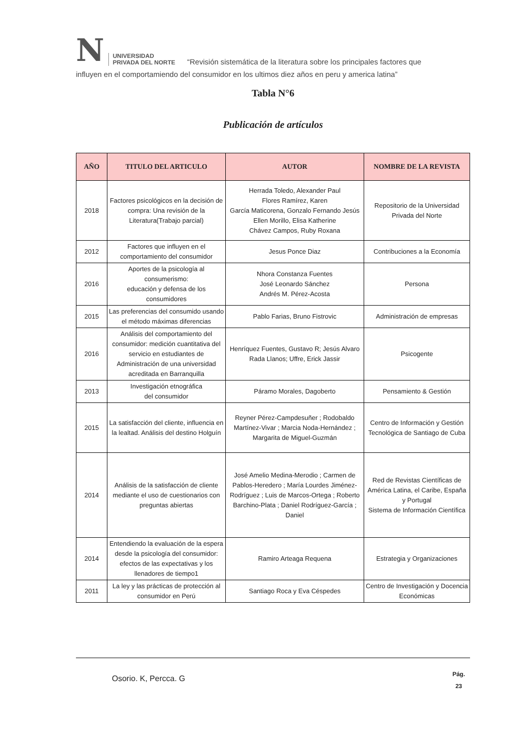N
UNIVERSIDAD
PRIVADA DEL NORTE
“Revisión sistemática de la literatura sobre los principales factores que
influyen en el comportamiendo del consumidor en los ultimos diez años en peru y america latina”
Tabla N°6
Publicación de artículos
| AÑO | TITULO DEL ARTICULO | AUTOR | NOMBRE DE LA REVISTA |
| --- | --- | --- | --- |
| 2018 | Factores psicológicos en la decisión de compra: Una revisión de la Literatura(Trabajo parcial) | Herrada Toledo, Alexander Paul Flores Ramírez, Karen García Maticorena, Gonzalo Fernando Jesús Ellen Morillo, Elisa Katherine Chávez Campos, Ruby Roxana | Repositorio de la Universidad Privada del Norte |
| 2012 | Factores que influyen en el comportamiento del consumidor | Jesus Ponce Diaz | Contribuciones a la Economía |
| 2016 | Aportes de la psicología al consumerismo: educación y defensa de los consumidores | Nhora Constanza Fuentes José Leonardo Sánchez Andrés M. Pérez-Acosta | Persona |
| 2015 | Las preferencias del consumido usando el método máximas diferencias | Pablo Farias, Bruno Fistrovic | Administración de empresas |
| 2016 | Análisis del comportamiento del consumidor: medición cuantitativa del servicio en estudiantes de Administración de una universidad acreditada en Barranquilla | Henríquez Fuentes, Gustavo R; Jesús Alvaro Rada Llanos; Uffre, Erick Jassir | Psicogente |
| 2013 | Investigación etnográfica del consumidor | Páramo Morales, Dagoberto | Pensamiento & Gestión |
| 2015 | La satisfacción del cliente, influencia en la lealtad. Análisis del destino Holguín | Reyner Pérez-Campdesuñer ; Rodobaldo Martínez-Vivar ; Marcia Noda-Hernández ; Margarita de Miguel-Guzmán | Centro de Información y Gestión Tecnológica de Santiago de Cuba |
| 2014 | Análisis de la satisfacción de cliente mediante el uso de cuestionarios con preguntas abiertas | José Amelio Medina-Merodio ; Carmen de Pablos-Heredero ; María Lourdes Jiménez-Rodríguez ; Luis de Marcos-Ortega ; Roberto Barchino-Plata ; Daniel Rodríguez-García ; Daniel | Red de Revistas Científicas de América Latina, el Caribe, España y Portugal Sistema de Información Científica |
| 2014 | Entendiendo la evaluación de la espera desde la psicología del consumidor: efectos de las expectativas y los llenadores de tiempo1 | Ramiro Arteaga Requena | Estrategia y Organizaciones |
| 2011 | La ley y las prácticas de protección al consumidor en Perú | Santiago Roca y Eva Céspedes | Centro de Investigación y Docencia Económicas |
Osorio. K, Percca. G
Pág.
23